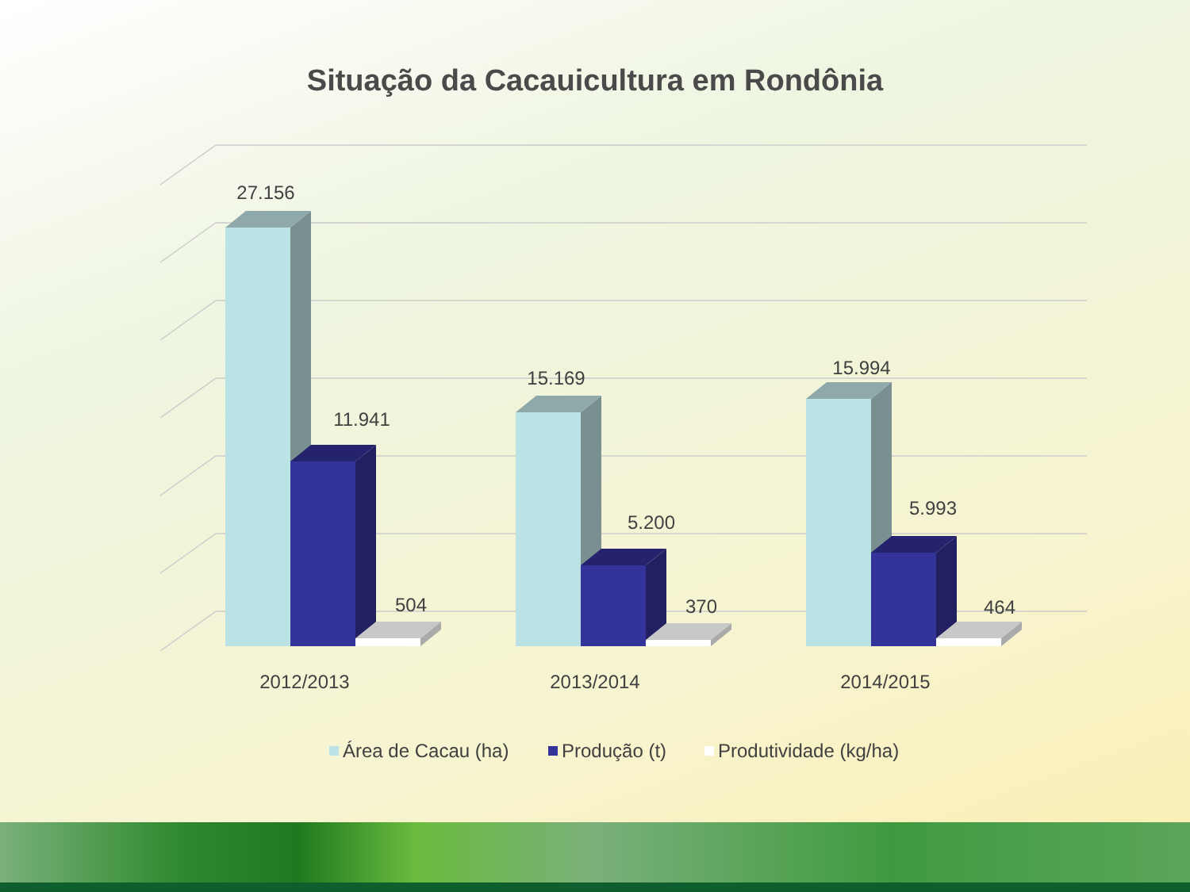Situação da Cacauicultura em Rondônia
27.156
11.941
504
15.169
5.200
370
15.994
5.993
464
2012/2013
2013/2014
2014/2015
Área de Cacau (ha)
Produção (t)
Produtividade (kg/ha)